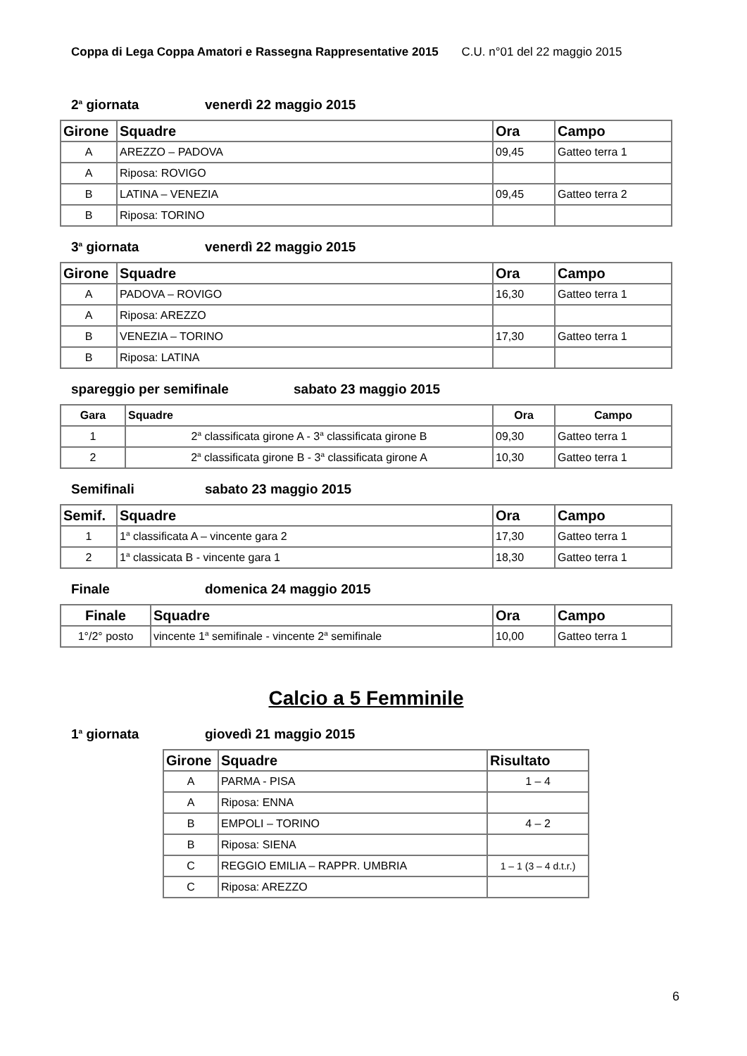Coppa di Lega Coppa Amatori e Rassegna Rappresentative 2015 C.U. n°01 del 22 maggio 2015
2<sup>a</sup> giornata venerdì 22 maggio 2015
| Girone | Squadre | Ora | Campo |
| --- | --- | --- | --- |
| A | AREZZO – PADOVA | 09,45 | Gatteo terra 1 |
| A | Riposa: ROVIGO | | |
| B | LATINA – VENEZIA | 09,45 | Gatteo terra 2 |
| B | Riposa: TORINO | | |
3<sup>a</sup> giornata venerdì 22 maggio 2015
| Girone | Squadre | Ora | Campo |
| --- | --- | --- | --- |
| A | PADOVA – ROVIGO | 16,30 | Gatteo terra 1 |
| A | Riposa: AREZZO | | |
| B | VENEZIA – TORINO | 17,30 | Gatteo terra 1 |
| B | Riposa: LATINA | | |
spareggio per semifinale sabato 23 maggio 2015
| Gara | Squadre | Ora | Campo |
| --- | --- | --- | --- |
| 1 | 2<sup>a</sup> classificata girone A - 3<sup>a</sup> classificata girone B | 09,30 | Gatteo terra 1 |
| 2 | 2<sup>a</sup> classificata girone B - 3<sup>a</sup> classificata girone A | 10,30 | Gatteo terra 1 |
Semifinali sabato 23 maggio 2015
| Semif. | Squadre | Ora | Campo |
| --- | --- | --- | --- |
| 1 | 1<sup>a</sup> classificata A – vincente gara 2 | 17,30 | Gatteo terra 1 |
| 2 | 1<sup>a</sup> classicata B - vincente gara 1 | 18,30 | Gatteo terra 1 |
Finale domenica 24 maggio 2015
| Finale | Squadre | Ora | Campo |
| --- | --- | --- | --- |
| 1°/2° posto | vincente 1<sup>a</sup> semifinale - vincente 2<sup>a</sup> semifinale | 10,00 | Gatteo terra 1 |
Calcio a 5 Femminile
1<sup>a</sup> giornata giovedì 21 maggio 2015
| Girone | Squadre | Risultato |
| --- | --- | --- |
| A | PARMA - PISA | 1 – 4 |
| A | Riposa: ENNA | |
| B | EMPOLI – TORINO | 4 – 2 |
| B | Riposa: SIENA | |
| C | REGGIO EMILIA – RAPPR. UMBRIA | 1 – 1 (3 – 4 d.t.r.) |
| C | Riposa: AREZZO | |
6